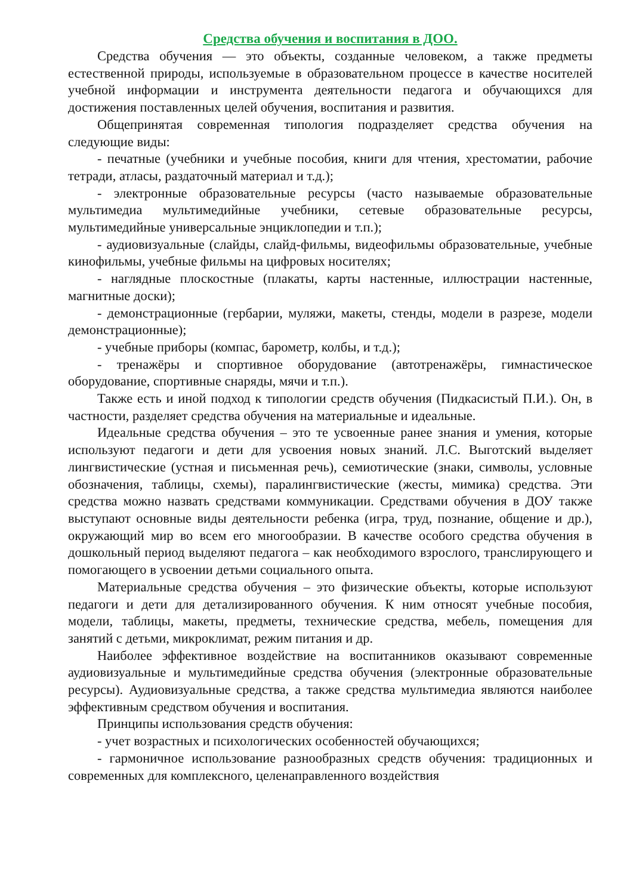Средства обучения и воспитания в ДОО.
Средства обучения — это объекты, созданные человеком, а также предметы естественной природы, используемые в образовательном процессе в качестве носителей учебной информации и инструмента деятельности педагога и обучающихся для достижения поставленных целей обучения, воспитания и развития.
Общепринятая современная типология подразделяет средства обучения на следующие виды:
- печатные (учебники и учебные пособия, книги для чтения, хрестоматии, рабочие тетради, атласы, раздаточный материал и т.д.);
- электронные образовательные ресурсы (часто называемые образовательные мультимедиа мультимедийные учебники, сетевые образовательные ресурсы, мультимедийные универсальные энциклопедии и т.п.);
- аудиовизуальные (слайды, слайд-фильмы, видеофильмы образовательные, учебные кинофильмы, учебные фильмы на цифровых носителях;
- наглядные плоскостные (плакаты, карты настенные, иллюстрации настенные, магнитные доски);
- демонстрационные (гербарии, муляжи, макеты, стенды, модели в разрезе, модели демонстрационные);
- учебные приборы (компас, барометр, колбы, и т.д.);
- тренажёры и спортивное оборудование (автотренажёры, гимнастическое оборудование, спортивные снаряды, мячи и т.п.).
Также есть и иной подход к типологии средств обучения (Пидкасистый П.И.). Он, в частности, разделяет средства обучения на материальные и идеальные.
Идеальные средства обучения – это те усвоенные ранее знания и умения, которые используют педагоги и дети для усвоения новых знаний. Л.С. Выготский выделяет лингвистические (устная и письменная речь), семиотические (знаки, символы, условные обозначения, таблицы, схемы), паралингвистические (жесты, мимика) средства. Эти средства можно назвать средствами коммуникации. Средствами обучения в ДОУ также выступают основные виды деятельности ребенка (игра, труд, познание, общение и др.), окружающий мир во всем его многообразии. В качестве особого средства обучения в дошкольный период выделяют педагога – как необходимого взрослого, транслирующего и помогающего в усвоении детьми социального опыта.
Материальные средства обучения – это физические объекты, которые используют педагоги и дети для детализированного обучения. К ним относят учебные пособия, модели, таблицы, макеты, предметы, технические средства, мебель, помещения для занятий с детьми, микроклимат, режим питания и др.
Наиболее эффективное воздействие на воспитанников оказывают современные аудиовизуальные и мультимедийные средства обучения (электронные образовательные ресурсы). Аудиовизуальные средства, а также средства мультимедиа являются наиболее эффективным средством обучения и воспитания.
Принципы использования средств обучения:
- учет возрастных и психологических особенностей обучающихся;
- гармоничное использование разнообразных средств обучения: традиционных и современных для комплексного, целенаправленного воздействия